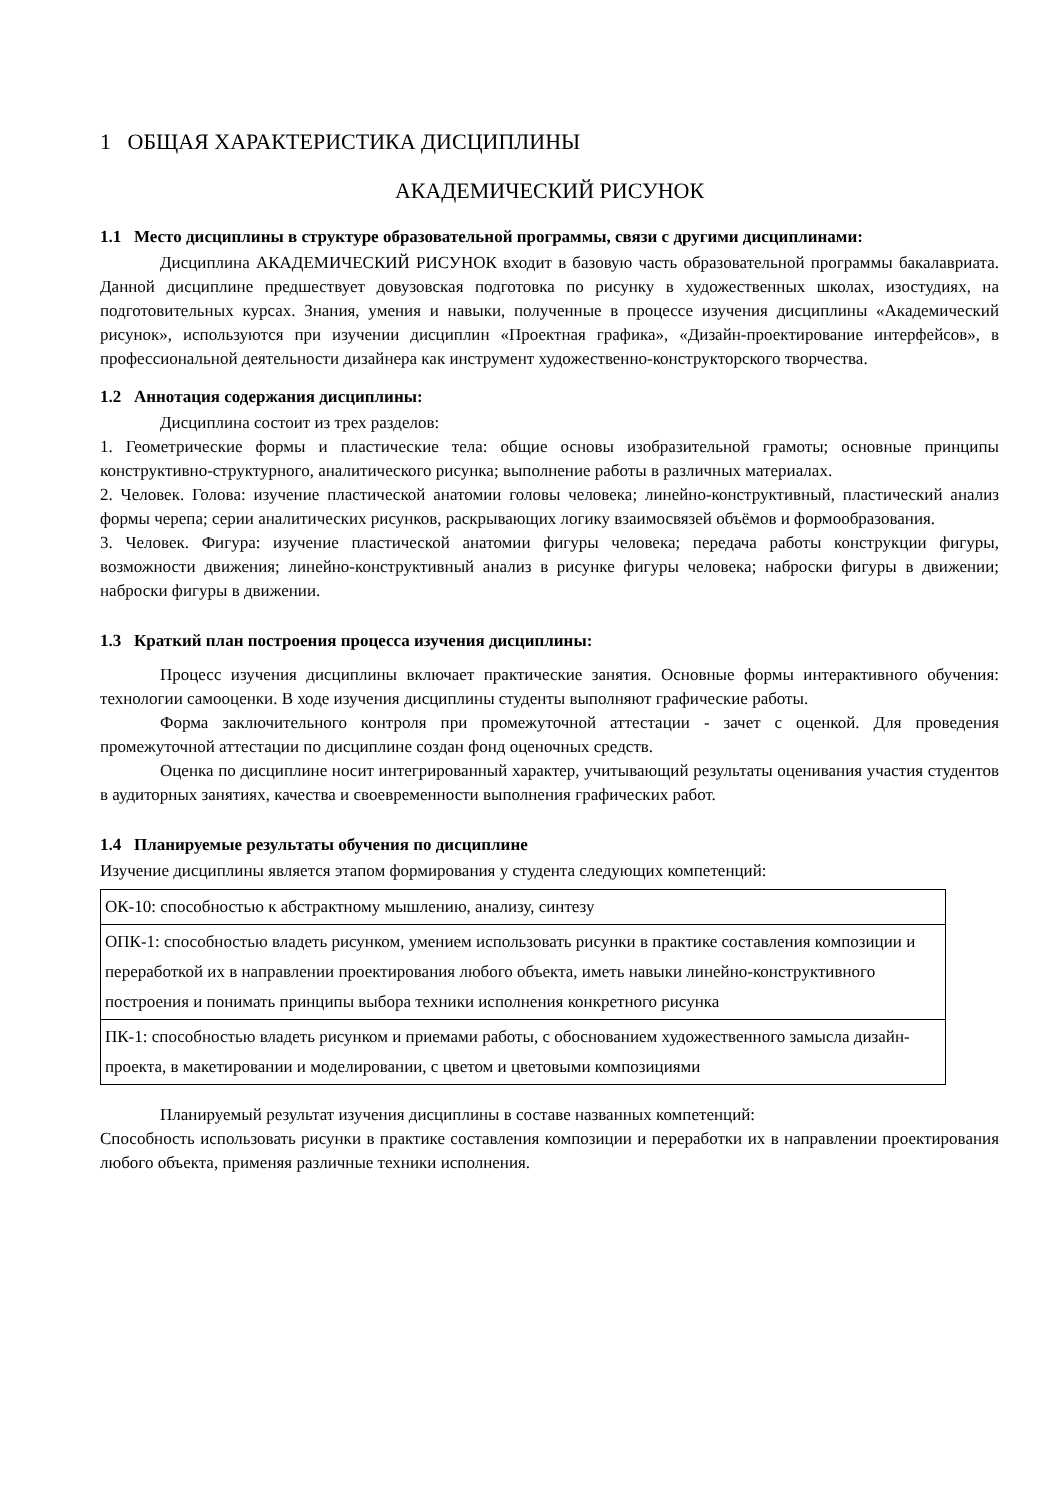1 ОБЩАЯ ХАРАКТЕРИСТИКА ДИСЦИПЛИНЫ
АКАДЕМИЧЕСКИЙ РИСУНОК
1.1 Место дисциплины в структуре образовательной программы, связи с другими дисциплинами:
Дисциплина АКАДЕМИЧЕСКИЙ РИСУНОК входит в базовую часть образовательной программы бакалавриата. Данной дисциплине предшествует довузовская подготовка по рисунку в художественных школах, изостудиях, на подготовительных курсах. Знания, умения и навыки, полученные в процессе изучения дисциплины «Академический рисунок», используются при изучении дисциплин «Проектная графика», «Дизайн-проектирование интерфейсов», в профессиональной деятельности дизайнера как инструмент художественно-конструкторского творчества.
1.2 Аннотация содержания дисциплины:
Дисциплина состоит из трех разделов:
1. Геометрические формы и пластические тела: общие основы изобразительной грамоты; основные принципы конструктивно-структурного, аналитического рисунка; выполнение работы в различных материалах.
2. Человек. Голова: изучение пластической анатомии головы человека; линейно-конструктивный, пластический анализ формы черепа; серии аналитических рисунков, раскрывающих логику взаимосвязей объёмов и формообразования.
3. Человек. Фигура: изучение пластической анатомии фигуры человека; передача работы конструкции фигуры, возможности движения; линейно-конструктивный анализ в рисунке фигуры человека; наброски фигуры в движении; наброски фигуры в движении.
1.3 Краткий план построения процесса изучения дисциплины:
Процесс изучения дисциплины включает практические занятия. Основные формы интерактивного обучения: технологии самооценки. В ходе изучения дисциплины студенты выполняют графические работы.
Форма заключительного контроля при промежуточной аттестации - зачет с оценкой. Для проведения промежуточной аттестации по дисциплине создан фонд оценочных средств.
Оценка по дисциплине носит интегрированный характер, учитывающий результаты оценивания участия студентов в аудиторных занятиях, качества и своевременности выполнения графических работ.
1.4 Планируемые результаты обучения по дисциплине
Изучение дисциплины является этапом формирования у студента следующих компетенций:
| ОК-10: способностью к абстрактному мышлению, анализу, синтезу |
| ОПК-1: способностью владеть рисунком, умением использовать рисунки в практике составления композиции и переработкой их в направлении проектирования любого объекта, иметь навыки линейно-конструктивного построения и понимать принципы выбора техники исполнения конкретного рисунка |
| ПК-1: способностью владеть рисунком и приемами работы, с обоснованием художественного замысла дизайн-проекта, в макетировании и моделировании, с цветом и цветовыми композициями |
Планируемый результат изучения дисциплины в составе названных компетенций:
Способность использовать рисунки в практике составления композиции и переработки их в направлении проектирования любого объекта, применяя различные техники исполнения.